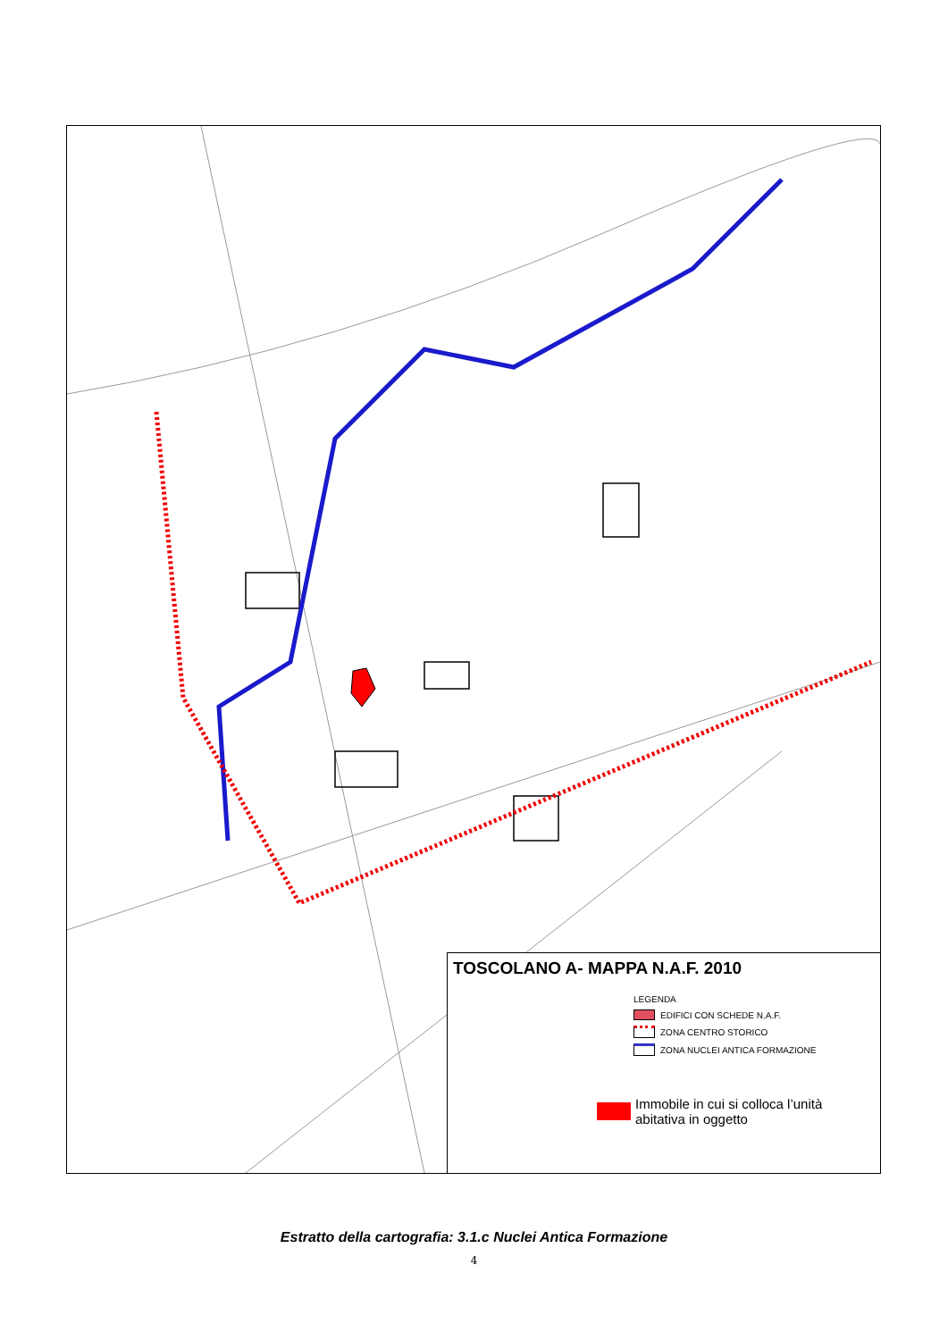TOSCOLANO A- MAPPA N.A.F. 2010
LEGENDA
EDIFICI CON SCHEDE N.A.F.
ZONA CENTRO STORICO
ZONA NUCLEI ANTICA FORMAZIONE
Immobile in cui si colloca l’unità
abitativa in oggetto
Estratto della cartografia: 3.1.c Nuclei Antica Formazione
4